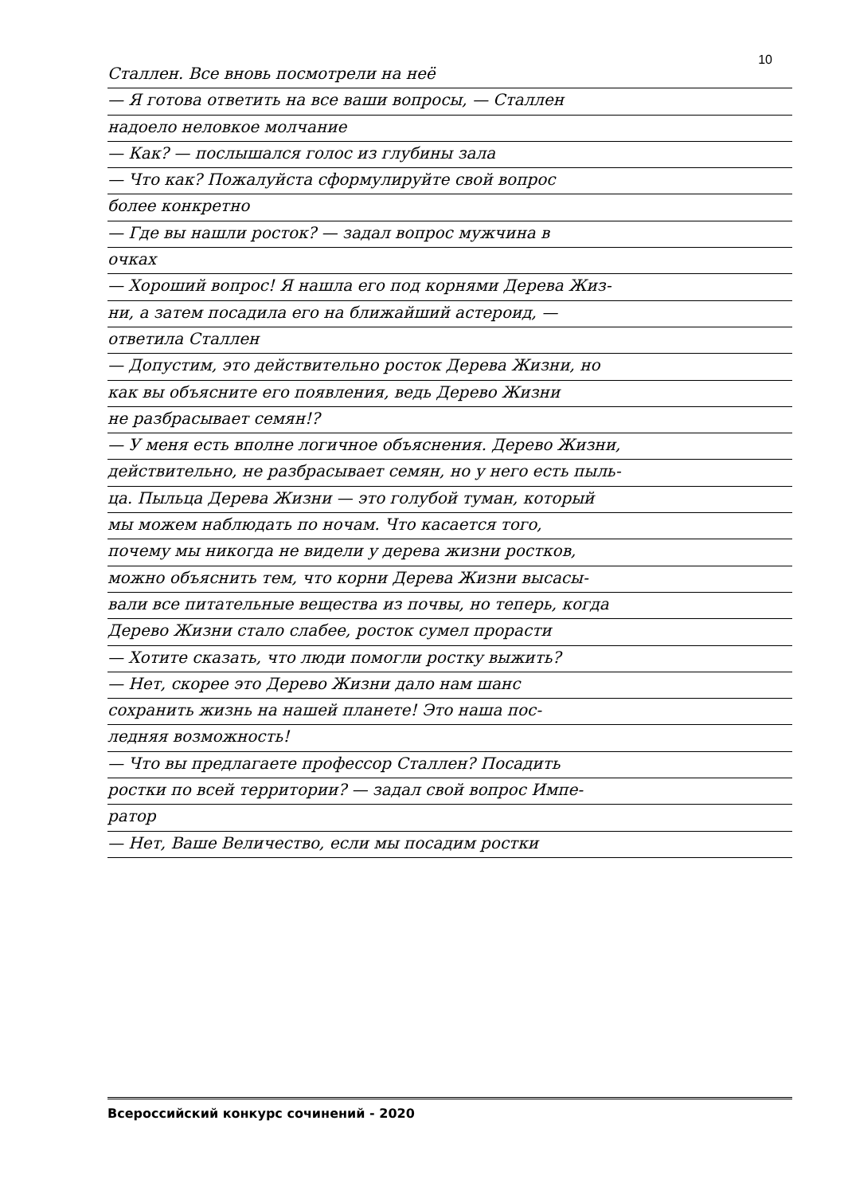10
Сталлен. Все вновь посмотрели на неё
— Я готова ответить на все ваши вопросы, — Сталлен
надоело неловкое молчание
— Как? — послышался голос из глубины зала
— Что как? Пожалуйста сформулируйте свой вопрос
более конкретно
— Где вы нашли росток? — задал вопрос мужчина в
очках
— Хороший вопрос! Я нашла его под корнями Дерева Жиз-
ни, а затем посадила его на ближайший астероид, —
ответила Сталлен
— Допустим, это действительно росток Дерева Жизни, но
как вы объясните его появления, ведь Дерево Жизни
не разбрасывает семян!?
— У меня есть вполне логичное объяснения. Дерево Жизни,
действительно, не разбрасывает семян, но у него есть пыль-
ца. Пыльца Дерева Жизни — это голубой туман, который
мы можем наблюдать по ночам. Что касается того,
почему мы никогда не видели у дерева жизни ростков,
можно объяснить тем, что корни Дерева Жизни высасы-
вали все питательные вещества из почвы, но теперь, когда
Дерево Жизни стало слабее, росток сумел прорасти
— Хотите сказать, что люди помогли ростку выжить?
— Нет, скорее это Дерево Жизни дало нам шанс
сохранить жизнь на нашей планете! Это наша пос-
ледняя возможность!
— Что вы предлагаете профессор Сталлен? Посадить
ростки по всей территории? — задал свой вопрос Импе-
ратор
— Нет, Ваше Величество, если мы посадим ростки
Всероссийский конкурс сочинений - 2020